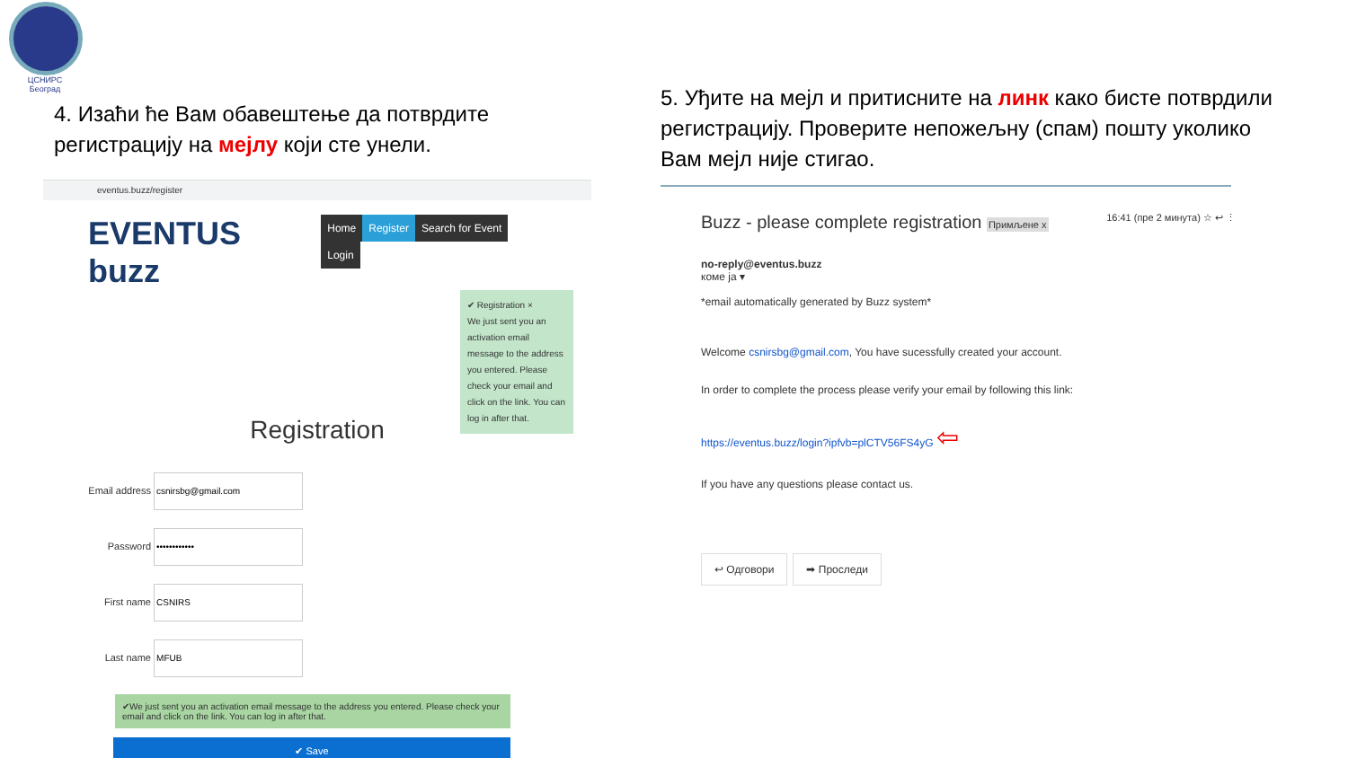ЦСНИРС
Београд
4. Изаћи ће Вам обавештење да потврдите регистрацију на мејлу који сте унели.
eventus.buzz/register
EVENTUS buzz
Home Register Search for Event Login
✔ Registration ×
We just sent you an activation email message to the address you entered. Please check your email and click on the link. You can log in after that.
Registration
Email address
Password
First name
Last name
✔We just sent you an activation email message to the address you entered. Please check your email and click on the link. You can log in after that.
✔ Save
5. Уђите на мејл и притисните на линк како бисте потврдили регистрацију. Проверите непожељну (спам) пошту уколико Вам мејл није стигао.
Buzz - please complete registration Примљене x 16:41 (пре 2 минута) ☆ ↩ ⋮
no-reply@eventus.buzz
коме ја ▾
*email automatically generated by Buzz system*
Welcome csnirsbg@gmail.com, You have sucessfully created your account.
In order to complete the process please verify your email by following this link:
https://eventus.buzz/login?ipfvb=plCTV56FS4yG ⇦
If you have any questions please contact us.
↩ Одговори ➡ Проследи